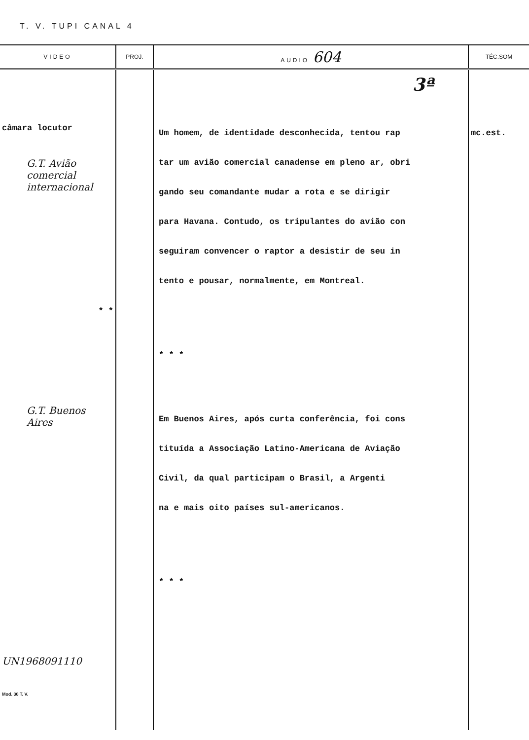T. V. TUPI CANAL 4
| VIDEO | PROJ. | AUDIO 604 | TÉC.SOM |
| --- | --- | --- | --- |
| câmara locutor G.T. Avião comercial internacional * * G.T. Buenos Aires UN1968091110 Mod. 30 T. V. | | 3ª Um homem, de identidade desconhecida, tentou rap tar um avião comercial canadense em pleno ar, obri gando seu comandante mudar a rota e se dirigir para Havana. Contudo, os tripulantes do avião con seguiram convencer o raptor a desistir de seu in tento e pousar, normalmente, em Montreal. * * * Em Buenos Aires, após curta conferência, foi cons tituída a Associação Latino-Americana de Aviação Civil, da qual participam o Brasil, a Argenti na e mais oito países sul-americanos. * * * | mc.est. |